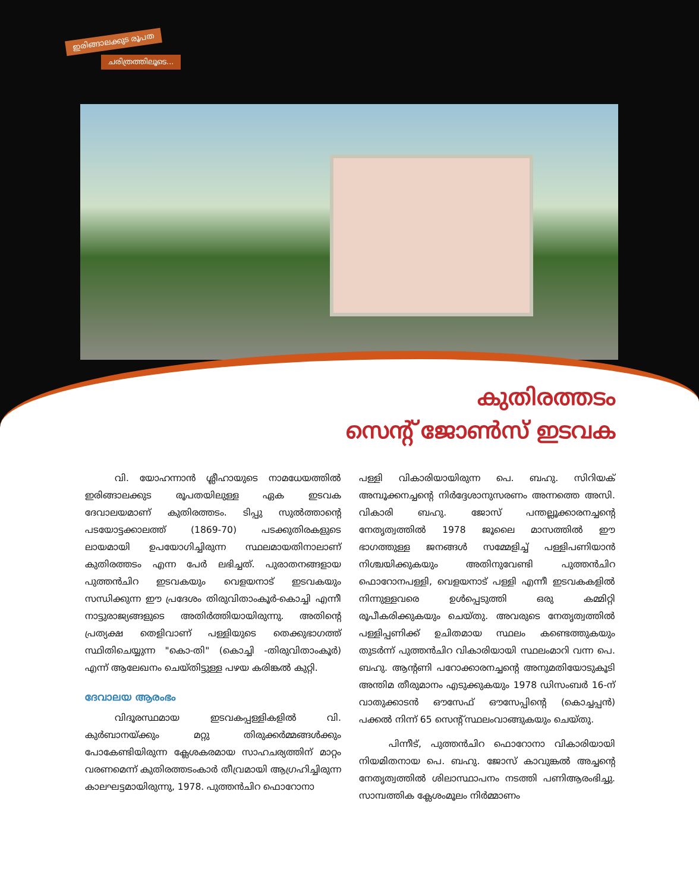ഇരിങ്ങാലക്കുട രൂപത
ചരിത്രത്തിലൂടെ...
കുതിരത്തടം
സെന്റ് ജോൺസ് ഇടവക
വി. യോഹന്നാൻ ശ്ലീഹായുടെ നാമധേയത്തിൽ ഇരിങ്ങാലക്കുട രൂപതയിലുള്ള ഏക ഇടവക ദേവാലയമാണ് കുതിരത്തടം. ടിപ്പു സുൽത്താന്റെ പടയോട്ടക്കാലത്ത് (1869-70) പടക്കുതിരകളുടെ ലായമായി ഉപയോഗിച്ചിരുന്ന സ്ഥലമായതിനാലാണ് കുതിരത്തടം എന്ന പേർ ലഭിച്ചത്. പുരാതനങ്ങളായ പുത്തൻചിറ ഇടവകയും വെളയനാട് ഇടവകയും സന്ധിക്കുന്ന ഈ പ്രദേശം തിരുവിതാംകൂർ-കൊച്ചി എന്നീ നാട്ടുരാജ്യങ്ങളുടെ അതിർത്തിയായിരുന്നു. അതിന്റെ പ്രത്യക്ഷ തെളിവാണ് പള്ളിയുടെ തെക്കുഭാഗത്ത് സ്ഥിതിചെയ്യുന്ന "കൊ-തി" (കൊച്ചി -തിരുവിതാംകൂർ) എന്ന് ആലേഖനം ചെയ്തിട്ടുള്ള പഴയ കരിങ്കൽ കുറ്റി.
ദേവാലയ ആരംഭം
വിദൂരസ്ഥമായ ഇടവകപ്പള്ളികളിൽ വി. കുർബാനയ്ക്കും മറ്റു തിരുക്കർമ്മങ്ങൾക്കും പോകേണ്ടിയിരുന്ന ക്ലേശകരമായ സാഹചര്യത്തിന് മാറ്റം വരണമെന്ന് കുതിരത്തടംകാർ തീവ്രമായി ആഗ്രഹിച്ചിരുന്ന കാലഘട്ടമായിരുന്നു, 1978. പുത്തൻചിറ ഫൊറോനാ
പള്ളി വികാരിയായിരുന്ന പെ. ബഹു. സിറിയക് അമ്പൂക്കനച്ചന്റെ നിർദ്ദേശാനുസരണം അന്നത്തെ അസി. വികാരി ബഹു. ജോസ് പന്തല്ലൂക്കാരനച്ചന്റെ നേതൃത്വത്തിൽ 1978 ജൂലൈ മാസത്തിൽ ഈ ഭാഗത്തുള്ള ജനങ്ങൾ സമ്മേളിച്ച് പള്ളിപണിയാൻ നിശ്ചയിക്കുകയും അതിനുവേണ്ടി പുത്തൻചിറ ഫൊറോനപള്ളി, വെളയനാട് പള്ളി എന്നീ ഇടവകകളിൽ നിന്നുള്ളവരെ ഉൾപ്പെടുത്തി ഒരു കമ്മിറ്റി രൂപീകരിക്കുകയും ചെയ്തു. അവരുടെ നേതൃത്വത്തിൽ പള്ളിപ്പണിക്ക് ഉചിതമായ സ്ഥലം കണ്ടെത്തുകയും തുടർന്ന് പുത്തൻചിറ വികാരിയായി സ്ഥലംമാറി വന്ന പെ. ബഹു. ആന്റണി പറോക്കാരനച്ചന്റെ അനുമതിയോടുകൂടി അന്തിമ തീരുമാനം എടുക്കുകയും 1978 ഡിസംബർ 16-ന് വാതുക്കാടൻ ഔസേഫ് ഔസേപ്പിന്റെ (കൊച്ചപ്പൻ) പക്കൽ നിന്ന് 65 സെന്റ് സ്ഥലംവാങ്ങുകയും ചെയ്തു.
പിന്നീട്, പുത്തൻചിറ ഫൊറോനാ വികാരിയായി നിയമിതനായ പെ. ബഹു. ജോസ് കാവുങ്കൽ അച്ചന്റെ നേതൃത്വത്തിൽ ശിലാസ്ഥാപനം നടത്തി പണിആരംഭിച്ചു. സാമ്പത്തിക ക്ലേശംമൂലം നിർമ്മാണം